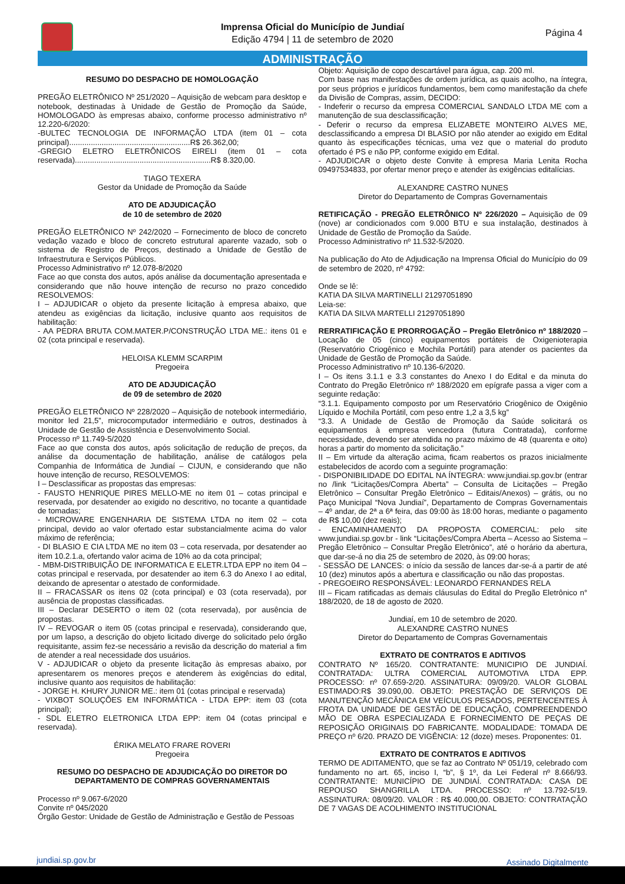Imprensa Oficial do Município de Jundiaí
Edição 4794 | 11 de setembro de 2020
Página 4
ADMINISTRAÇÃO
RESUMO DO DESPACHO DE HOMOLOGAÇÃO
PREGÃO ELETRÔNICO Nº 251/2020 – Aquisição de webcam para desktop e notebook, destinadas à Unidade de Gestão de Promoção da Saúde, HOMOLOGADO às empresas abaixo, conforme processo administrativo nº 12.220-6/2020:
-BULTEC TECNOLOGIA DE INFORMAÇÃO LTDA (item 01 – cota principal)........................................................R$ 26.362,00;
-GREGIO ELETRO ELETRÔNICOS EIRELI (item 01 – cota reservada)...............................................................R$ 8.320,00.
TIAGO TEXERA
Gestor da Unidade de Promoção da Saúde
ATO DE ADJUDICAÇÃO
de 10 de setembro de 2020
PREGÃO ELETRÔNICO Nº 242/2020 – Fornecimento de bloco de concreto vedação vazado e bloco de concreto estrutural aparente vazado, sob o sistema de Registro de Preços, destinado a Unidade de Gestão de Infraestrutura e Serviços Públicos.
Processo Administrativo nº 12.078-8/2020
Face ao que consta dos autos, após análise da documentação apresentada e considerando que não houve intenção de recurso no prazo concedido RESOLVEMOS:
I – ADJUDICAR o objeto da presente licitação à empresa abaixo, que atendeu as exigências da licitação, inclusive quanto aos requisitos de habilitação:
- AA PEDRA BRUTA COM.MATER.P/CONSTRUÇÃO LTDA ME.: itens 01 e 02 (cota principal e reservada).
HELOISA KLEMM SCARPIM
Pregoeira
ATO DE ADJUDICAÇÃO
de 09 de setembro de 2020
PREGÃO ELETRÔNICO Nº 228/2020 – Aquisição de notebook intermediário, monitor led 21,5”, microcomputador intermediário e outros, destinados à Unidade de Gestão de Assistência e Desenvolvimento Social.
Processo nº 11.749-5/2020
Face ao que consta dos autos, após solicitação de redução de preços, da análise da documentação de habilitação, análise de catálogos pela Companhia de Informática de Jundiaí – CIJUN, e considerando que não houve intenção de recurso, RESOLVEMOS:
I – Desclassificar as propostas das empresas:
- FAUSTO HENRIQUE PIRES MELLO-ME no item 01 – cotas principal e reservada, por desatender ao exigido no descritivo, no tocante a quantidade de tomadas;
- MICROWARE ENGENHARIA DE SISTEMA LTDA no item 02 – cota principal, devido ao valor ofertado estar substancialmente acima do valor máximo de referência;
- DI BLASIO E CIA LTDA ME no item 03 – cota reservada, por desatender ao item 10.2.1.a, ofertando valor acima de 10% ao da cota principal;
- MBM-DISTRIBUIÇÃO DE INFORMATICA E ELETR.LTDA EPP no item 04 – cotas principal e reservada, por desatender ao item 6.3 do Anexo I ao edital, deixando de apresentar o atestado de conformidade.
II – FRACASSAR os itens 02 (cota principal) e 03 (cota reservada), por ausência de propostas classificadas.
III – Declarar DESERTO o item 02 (cota reservada), por ausência de propostas.
IV – REVOGAR o item 05 (cotas principal e reservada), considerando que, por um lapso, a descrição do objeto licitado diverge do solicitado pelo órgão requisitante, assim fez-se necessário a revisão da descrição do material a fim de atender a real necessidade dos usuários.
V - ADJUDICAR o objeto da presente licitação às empresas abaixo, por apresentarem os menores preços e atenderem às exigências do edital, inclusive quanto aos requisitos de habilitação:
- JORGE H. KHURY JUNIOR ME.: item 01 (cotas principal e reservada)
- VIXBOT SOLUÇÕES EM INFORMÁTICA - LTDA EPP: item 03 (cota principal);
- SDL ELETRO ELETRONICA LTDA EPP: item 04 (cotas principal e reservada).
ÉRIKA MELATO FRARE ROVERI
Pregoeira
RESUMO DO DESPACHO DE ADJUDICAÇÃO DO DIRETOR DO DEPARTAMENTO DE COMPRAS GOVERNAMENTAIS
Processo nº 9.067-6/2020
Convite nº 045/2020
Órgão Gestor: Unidade de Gestão de Administração e Gestão de Pessoas
Objeto: Aquisição de copo descartável para água, cap. 200 ml.
Com base nas manifestações de ordem jurídica, as quais acolho, na íntegra, por seus próprios e jurídicos fundamentos, bem como manifestação da chefe da Divisão de Compras, assim, DECIDO:
- Indeferir o recurso da empresa COMERCIAL SANDALO LTDA ME com a manutenção de sua desclassificação;
- Deferir o recurso da empresa ELIZABETE MONTEIRO ALVES ME, desclassificando a empresa DI BLASIO por não atender ao exigido em Edital quanto às especificações técnicas, uma vez que o material do produto ofertado é PS e não PP, conforme exigido em Edital.
- ADJUDICAR o objeto deste Convite à empresa Maria Lenita Rocha 09497534833, por ofertar menor preço e atender às exigências editalícias.
ALEXANDRE CASTRO NUNES
Diretor do Departamento de Compras Governamentais
RETIFICAÇÃO - PREGÃO ELETRÔNICO Nº 226/2020 – Aquisição de 09 (nove) ar condicionados com 9.000 BTU e sua instalação, destinados à Unidade de Gestão de Promoção da Saúde.
Processo Administrativo nº 11.532-5/2020.
Na publicação do Ato de Adjudicação na Imprensa Oficial do Município do 09 de setembro de 2020, nº 4792:
Onde se lê:
KATIA DA SILVA MARTINELLI 21297051890
Leia-se:
KATIA DA SILVA MARTELLI 21297051890
RERRATIFICAÇÃO E PRORROGAÇÃO – Pregão Eletrônico nº 188/2020 – Locação de 05 (cinco) equipamentos portáteis de Oxigenioterapia (Reservatório Criogênico e Mochila Portátil) para atender os pacientes da Unidade de Gestão de Promoção da Saúde.
Processo Administrativo nº 10.136-6/2020.
I – Os itens 3.1.1 e 3.3 constantes do Anexo I do Edital e da minuta do Contrato do Pregão Eletrônico nº 188/2020 em epígrafe passa a viger com a seguinte redação:
“3.1.1. Equipamento composto por um Reservatório Criogênico de Oxigênio Líquido e Mochila Portátil, com peso entre 1,2 a 3,5 kg”
“3.3. A Unidade de Gestão de Promoção da Saúde solicitará os equipamentos à empresa vencedora (futura Contratada), conforme necessidade, devendo ser atendida no prazo máximo de 48 (quarenta e oito) horas a partir do momento da solicitação.”
II – Em virtude da alteração acima, ficam reabertos os prazos inicialmente estabelecidos de acordo com a seguinte programação:
- DISPONIBILIDADE DO EDITAL NA ÍNTEGRA: www.jundiai.sp.gov.br (entrar no /link “Licitações/Compra Aberta” – Consulta de Licitações – Pregão Eletrônico – Consultar Pregão Eletrônico – Editais/Anexos) – grátis, ou no Paço Municipal “Nova Jundiaí”, Departamento de Compras Governamentais – 4º andar, de 2ª a 6ª feira, das 09:00 às 18:00 horas, mediante o pagamento de R$ 10,00 (dez reais);
- ENCAMINHAMENTO DA PROPOSTA COMERCIAL: pelo site www.jundiai.sp.gov.br - link “Licitações/Compra Aberta – Acesso ao Sistema – Pregão Eletrônico – Consultar Pregão Eletrônico”, até o horário da abertura, que dar-se-á no dia 25 de setembro de 2020, às 09:00 horas;
- SESSÃO DE LANCES: o início da sessão de lances dar-se-á a partir de até 10 (dez) minutos após a abertura e classificação ou não das propostas.
- PREGOEIRO RESPONSÁVEL: LEONARDO FERNANDES RELA
III – Ficam ratificadas as demais cláusulas do Edital do Pregão Eletrônico n° 188/2020, de 18 de agosto de 2020.
Jundiaí, em 10 de setembro de 2020.
ALEXANDRE CASTRO NUNES
Diretor do Departamento de Compras Governamentais
EXTRATO DE CONTRATOS E ADITIVOS
CONTRATO Nº 165/20. CONTRATANTE: MUNICIPIO DE JUNDIAÍ. CONTRATADA: ULTRA COMERCIAL AUTOMOTIVA LTDA EPP. PROCESSO: nº 07.659-2/20. ASSINATURA: 09/09/20. VALOR GLOBAL ESTIMADO:R$ 39.090,00. OBJETO: PRESTAÇÃO DE SERVIÇOS DE MANUTENÇÃO MECÂNICA EM VEÍCULOS PESADOS, PERTENCENTES À FROTA DA UNIDADE DE GESTÃO DE EDUCAÇÃO, COMPREENDENDO MÃO DE OBRA ESPECIALIZADA E FORNECIMENTO DE PEÇAS DE REPOSIÇÃO ORIGINAIS DO FABRICANTE. MODALIDADE: TOMADA DE PREÇO nº 6/20. PRAZO DE VIGÊNCIA: 12 (doze) meses. Proponentes: 01.
EXTRATO DE CONTRATOS E ADITIVOS
TERMO DE ADITAMENTO, que se faz ao Contrato Nº 051/19, celebrado com fundamento no art. 65, inciso I, “b”, § 1º, da Lei Federal nº 8.666/93. CONTRATANTE: MUNICÍPIO DE JUNDIAÍ. CONTRATADA: CASA DE REPOUSO SHANGRILLA LTDA. PROCESSO: nº 13.792-5/19. ASSINATURA: 08/09/20. VALOR : R$ 40.000,00. OBJETO: CONTRATAÇÃO DE 7 VAGAS DE ACOLHIMENTO INSTITUCIONAL
jundiai.sp.gov.br Assinado Digitalmente